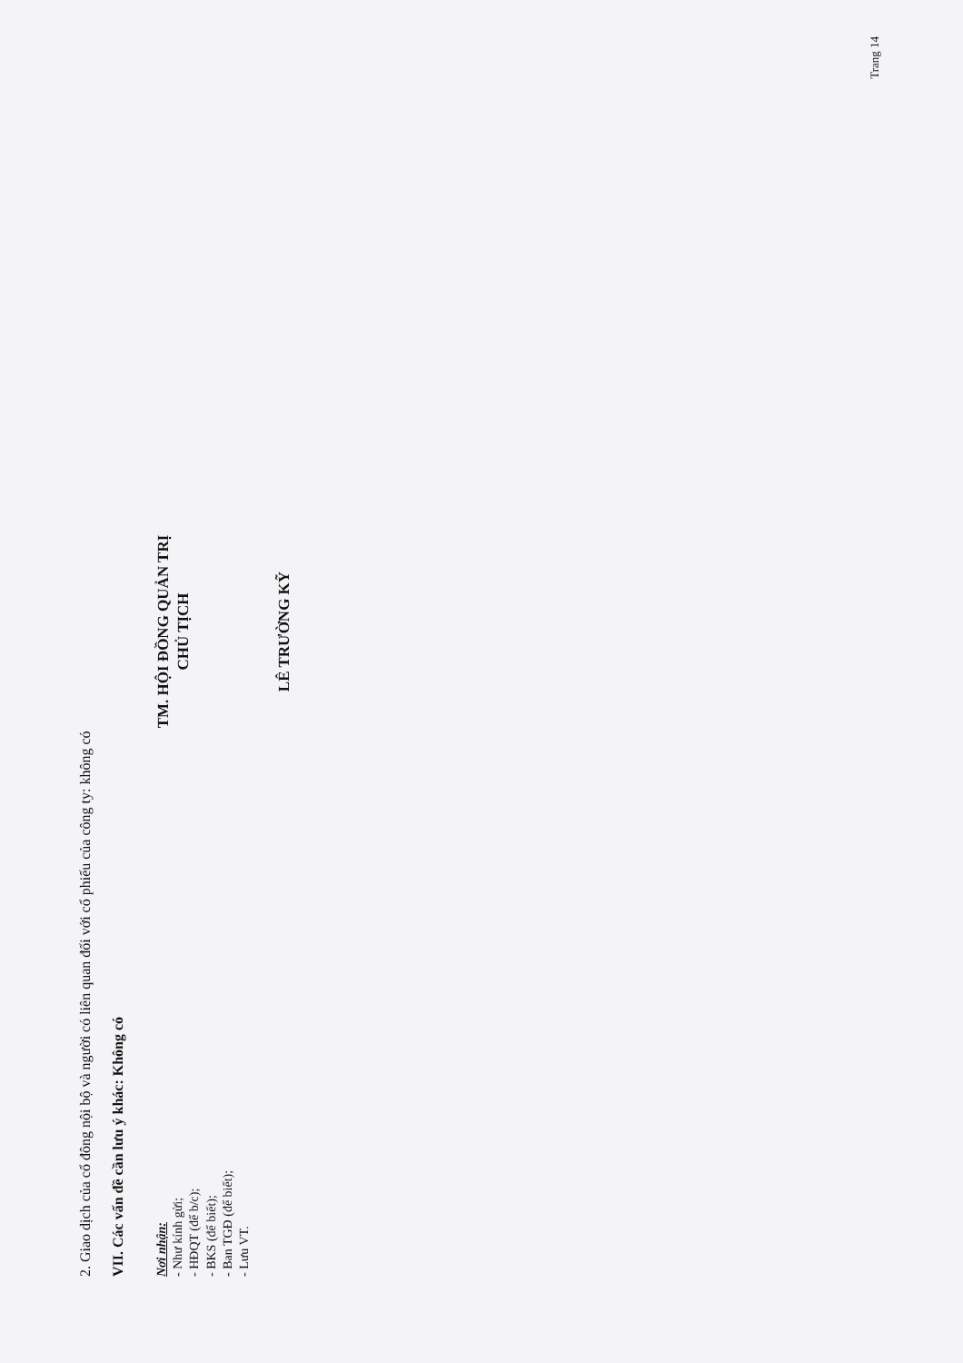2. Giao dịch của cổ đông nội bộ và người có liên quan đối với cổ phiếu của công ty: không có
VII. Các vấn đề cần lưu ý khác: Không có
Nơi nhận:
- Như kính gửi;
- HĐQT (để b/c);
- BKS (để biết);
- Ban TGĐ (để biết);
- Lưu VT.
TM. HỘI ĐỒNG QUẢN TRỊ
CHỦ TỊCH
LÊ TRƯỜNG KỸ
Trang 14